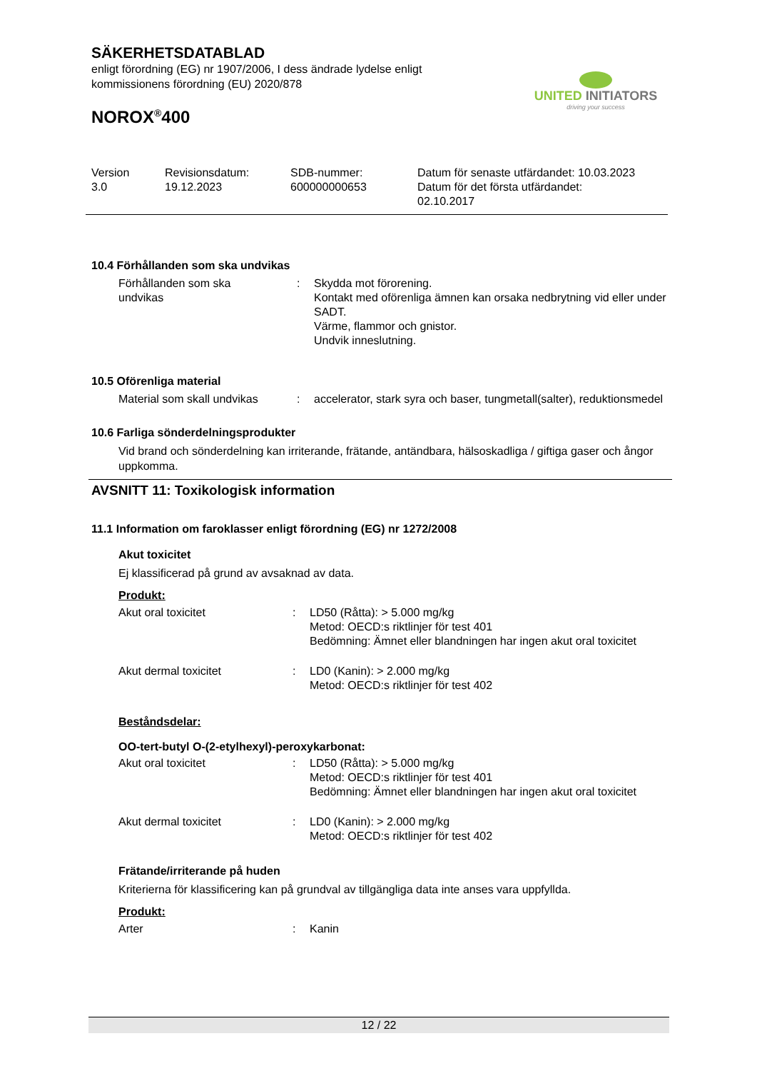SÄKERHETSDATABLAD
enligt förordning (EG) nr 1907/2006, I dess ändrade lydelse enligt
kommissionens förordning (EU) 2020/878
NOROX<sup>®</sup>400
UNITED INITIATORS
driving your success
| Version 3.0 | Revisionsdatum: 19.12.2023 | SDB-nummer: 600000000653 | Datum för senaste utfärdandet: 10.03.2023 Datum för det första utfärdandet: 02.10.2017 |
10.4 Förhållanden som ska undvikas
| Förhållanden som ska undvikas | : | Skydda mot förorening. Kontakt med oförenliga ämnen kan orsaka nedbrytning vid eller under SADT. Värme, flammor och gnistor. Undvik inneslutning. |
10.5 Oförenliga material
| Material som skall undvikas | : | accelerator, stark syra och baser, tungmetall(salter), reduktionsmedel |
10.6 Farliga sönderdelningsprodukter
Vid brand och sönderdelning kan irriterande, frätande, antändbara, hälsoskadliga / giftiga gaser och ångor uppkomma.
AVSNITT 11: Toxikologisk information
11.1 Information om faroklasser enligt förordning (EG) nr 1272/2008
Akut toxicitet
Ej klassificerad på grund av avsaknad av data.
Produkt:
| Akut oral toxicitet | : | LD50 (Råtta): > 5.000 mg/kg Metod: OECD:s riktlinjer för test 401 Bedömning: Ämnet eller blandningen har ingen akut oral toxicitet |
| Akut dermal toxicitet | : | LD0 (Kanin): > 2.000 mg/kg Metod: OECD:s riktlinjer för test 402 |
Beståndsdelar:
OO-tert-butyl O-(2-etylhexyl)-peroxykarbonat:
| Akut oral toxicitet | : | LD50 (Råtta): > 5.000 mg/kg Metod: OECD:s riktlinjer för test 401 Bedömning: Ämnet eller blandningen har ingen akut oral toxicitet |
| Akut dermal toxicitet | : | LD0 (Kanin): > 2.000 mg/kg Metod: OECD:s riktlinjer för test 402 |
Frätande/irriterande på huden
Kriterierna för klassificering kan på grundval av tillgängliga data inte anses vara uppfyllda.
Produkt:
| Arter | : | Kanin |
12 / 22